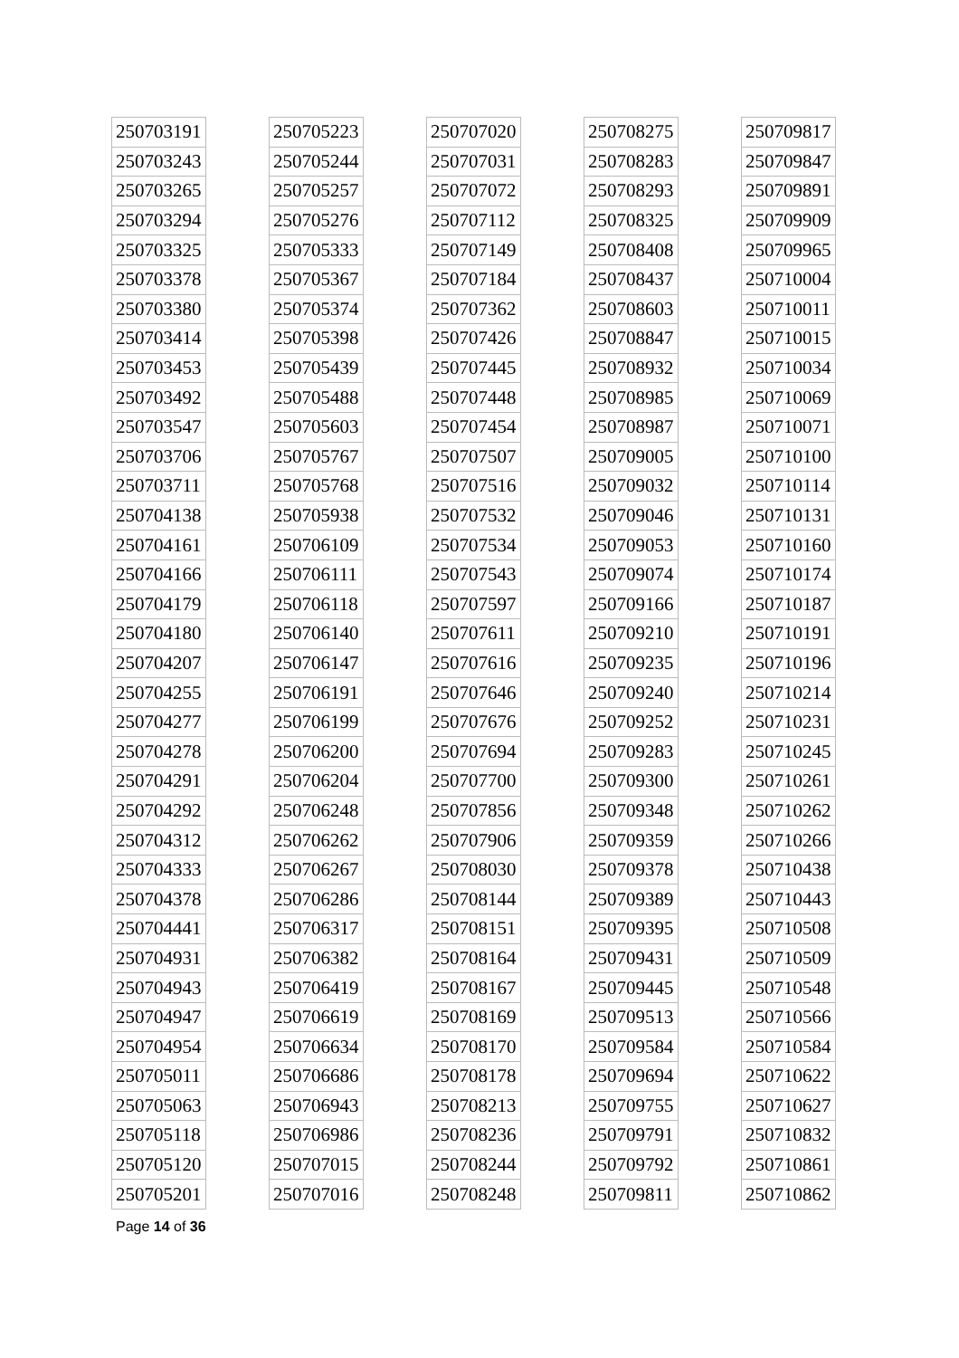| 250703191 |
| 250703243 |
| 250703265 |
| 250703294 |
| 250703325 |
| 250703378 |
| 250703380 |
| 250703414 |
| 250703453 |
| 250703492 |
| 250703547 |
| 250703706 |
| 250703711 |
| 250704138 |
| 250704161 |
| 250704166 |
| 250704179 |
| 250704180 |
| 250704207 |
| 250704255 |
| 250704277 |
| 250704278 |
| 250704291 |
| 250704292 |
| 250704312 |
| 250704333 |
| 250704378 |
| 250704441 |
| 250704931 |
| 250704943 |
| 250704947 |
| 250704954 |
| 250705011 |
| 250705063 |
| 250705118 |
| 250705120 |
| 250705201 |
| 250705223 |
| 250705244 |
| 250705257 |
| 250705276 |
| 250705333 |
| 250705367 |
| 250705374 |
| 250705398 |
| 250705439 |
| 250705488 |
| 250705603 |
| 250705767 |
| 250705768 |
| 250705938 |
| 250706109 |
| 250706111 |
| 250706118 |
| 250706140 |
| 250706147 |
| 250706191 |
| 250706199 |
| 250706200 |
| 250706204 |
| 250706248 |
| 250706262 |
| 250706267 |
| 250706286 |
| 250706317 |
| 250706382 |
| 250706419 |
| 250706619 |
| 250706634 |
| 250706686 |
| 250706943 |
| 250706986 |
| 250707015 |
| 250707016 |
| 250707020 |
| 250707031 |
| 250707072 |
| 250707112 |
| 250707149 |
| 250707184 |
| 250707362 |
| 250707426 |
| 250707445 |
| 250707448 |
| 250707454 |
| 250707507 |
| 250707516 |
| 250707532 |
| 250707534 |
| 250707543 |
| 250707597 |
| 250707611 |
| 250707616 |
| 250707646 |
| 250707676 |
| 250707694 |
| 250707700 |
| 250707856 |
| 250707906 |
| 250708030 |
| 250708144 |
| 250708151 |
| 250708164 |
| 250708167 |
| 250708169 |
| 250708170 |
| 250708178 |
| 250708213 |
| 250708236 |
| 250708244 |
| 250708248 |
| 250708275 |
| 250708283 |
| 250708293 |
| 250708325 |
| 250708408 |
| 250708437 |
| 250708603 |
| 250708847 |
| 250708932 |
| 250708985 |
| 250708987 |
| 250709005 |
| 250709032 |
| 250709046 |
| 250709053 |
| 250709074 |
| 250709166 |
| 250709210 |
| 250709235 |
| 250709240 |
| 250709252 |
| 250709283 |
| 250709300 |
| 250709348 |
| 250709359 |
| 250709378 |
| 250709389 |
| 250709395 |
| 250709431 |
| 250709445 |
| 250709513 |
| 250709584 |
| 250709694 |
| 250709755 |
| 250709791 |
| 250709792 |
| 250709811 |
| 250709817 |
| 250709847 |
| 250709891 |
| 250709909 |
| 250709965 |
| 250710004 |
| 250710011 |
| 250710015 |
| 250710034 |
| 250710069 |
| 250710071 |
| 250710100 |
| 250710114 |
| 250710131 |
| 250710160 |
| 250710174 |
| 250710187 |
| 250710191 |
| 250710196 |
| 250710214 |
| 250710231 |
| 250710245 |
| 250710261 |
| 250710262 |
| 250710266 |
| 250710438 |
| 250710443 |
| 250710508 |
| 250710509 |
| 250710548 |
| 250710566 |
| 250710584 |
| 250710622 |
| 250710627 |
| 250710832 |
| 250710861 |
| 250710862 |
Page 14 of 36